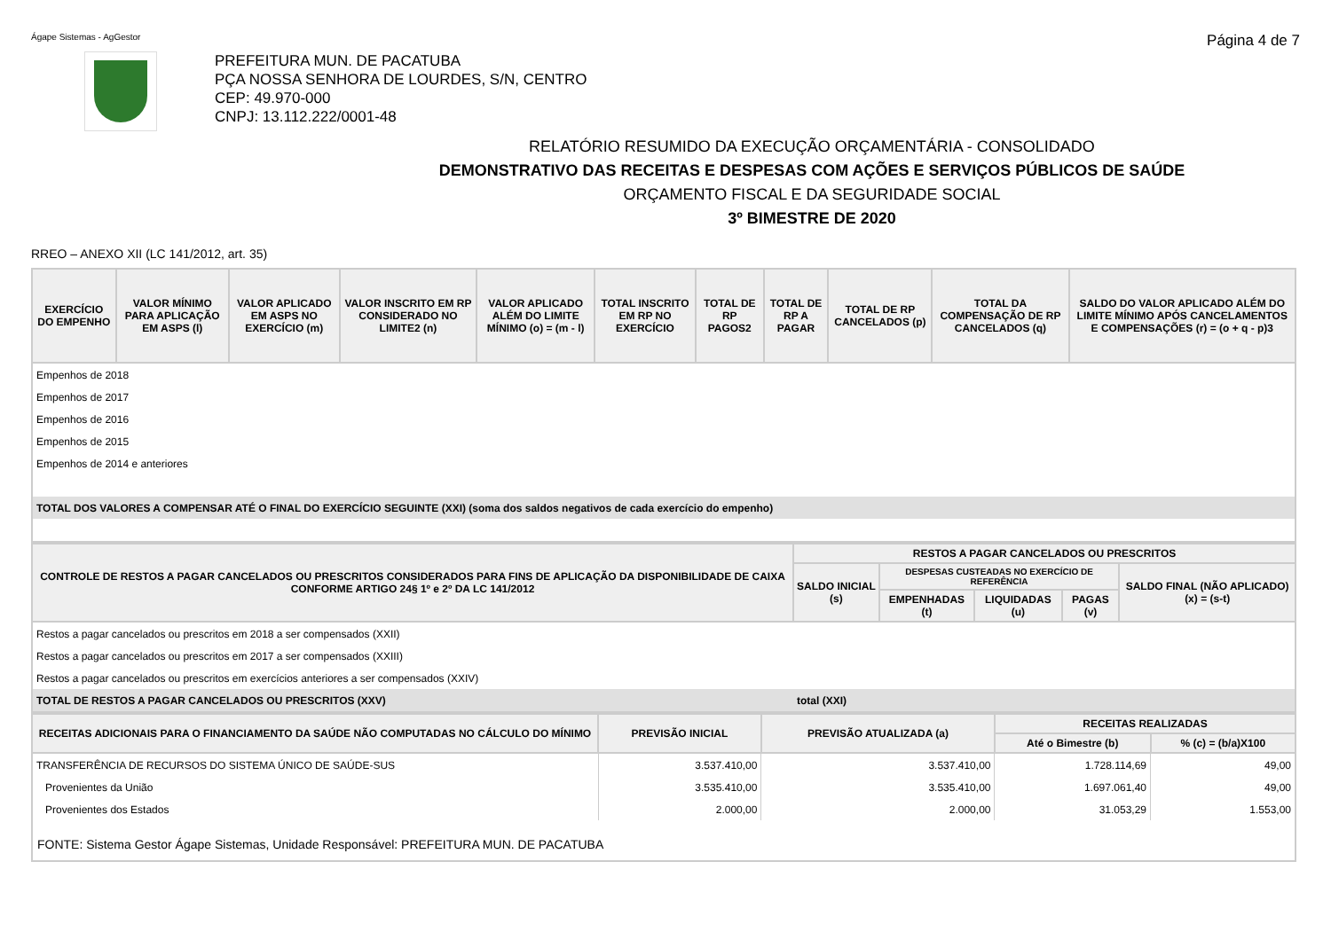Ágape Sistemas - AgGestor Página 4 de 7
PREFEITURA MUN. DE PACATUBA
PÇA NOSSA SENHORA DE LOURDES, S/N, CENTRO
CEP: 49.970-000
CNPJ: 13.112.222/0001-48
RELATÓRIO RESUMIDO DA EXECUÇÃO ORÇAMENTÁRIA - CONSOLIDADO
DEMONSTRATIVO DAS RECEITAS E DESPESAS COM AÇÕES E SERVIÇOS PÚBLICOS DE SAÚDE
ORÇAMENTO FISCAL E DA SEGURIDADE SOCIAL
3º BIMESTRE DE 2020
RREO – ANEXO XII (LC 141/2012, art. 35)
| EXERCÍCIO DO EMPENHO | VALOR MÍNIMO PARA APLICAÇÃO EM ASPS (l) | VALOR APLICADO EM ASPS NO EXERCÍCIO (m) | VALOR INSCRITO EM RP CONSIDERADO NO LIMITE2 (n) | VALOR APLICADO ALÉM DO LIMITE MÍNIMO (o) = (m - l) | TOTAL INSCRITO EM RP NO EXERCÍCIO | TOTAL DE RP PAGOS2 | TOTAL DE RP A PAGAR | TOTAL DE RP CANCELADOS (p) | TOTAL DA COMPENSAÇÃO DE RP CANCELADOS (q) | SALDO DO VALOR APLICADO ALÉM DO LIMITE MÍNIMO APÓS CANCELAMENTOS E COMPENSAÇÕES (r) = (o + q - p)3 |
| --- | --- | --- | --- | --- | --- | --- | --- | --- | --- | --- |
| Empenhos de 2018 | | | | | | | | | | |
| Empenhos de 2017 | | | | | | | | | | |
| Empenhos de 2016 | | | | | | | | | | |
| Empenhos de 2015 | | | | | | | | | | |
| Empenhos de 2014 e anteriores | | | | | | | | | | |
| TOTAL DOS VALORES A COMPENSAR ATÉ O FINAL DO EXERCÍCIO SEGUINTE (XXI) (soma dos saldos negativos de cada exercício do empenho) | | | | | | | | | | |
| CONTROLE DE RESTOS A PAGAR CANCELADOS OU PRESCRITOS CONSIDERADOS PARA FINS DE APLICAÇÃO DA DISPONIBILIDADE DE CAIXA CONFORME ARTIGO 24§ 1º e 2º DA LC 141/2012 | RESTOS A PAGAR CANCELADOS OU PRESCRITOS | | | | |
| --- | --- | --- | --- | --- | --- |
| | SALDO INICIAL (s) | DESPESAS CUSTEADAS NO EXERCÍCIO DE REFERÊNCIA | | | SALDO FINAL (NÃO APLICADO) (x) = (s-t) |
| | | EMPENHADAS (t) | LIQUIDADAS (u) | PAGAS (v) | |
| Restos a pagar cancelados ou prescritos em 2018 a ser compensados (XXII) | | | | | |
| Restos a pagar cancelados ou prescritos em 2017 a ser compensados (XXIII) | | | | | |
| Restos a pagar cancelados ou prescritos em exercícios anteriores a ser compensados (XXIV) | | | | | |
| TOTAL DE RESTOS A PAGAR CANCELADOS OU PRESCRITOS (XXV) | total (XXI) | | | | |
| RECEITAS ADICIONAIS PARA O FINANCIAMENTO DA SAÚDE NÃO COMPUTADAS NO CÁLCULO DO MÍNIMO | PREVISÃO INICIAL | PREVISÃO ATUALIZADA (a) | RECEITAS REALIZADAS | |
| --- | --- | --- | --- | --- |
| | | | Até o Bimestre (b) | % (c) = (b/a)X100 |
| TRANSFERÊNCIA DE RECURSOS DO SISTEMA ÚNICO DE SAÚDE-SUS | 3.537.410,00 | 3.537.410,00 | 1.728.114,69 | 49,00 |
| Provenientes da União | 3.535.410,00 | 3.535.410,00 | 1.697.061,40 | 49,00 |
| Provenientes dos Estados | 2.000,00 | 2.000,00 | 31.053,29 | 1.553,00 |
| FONTE: Sistema Gestor Ágape Sistemas, Unidade Responsável: PREFEITURA MUN. DE PACATUBA | | | | |